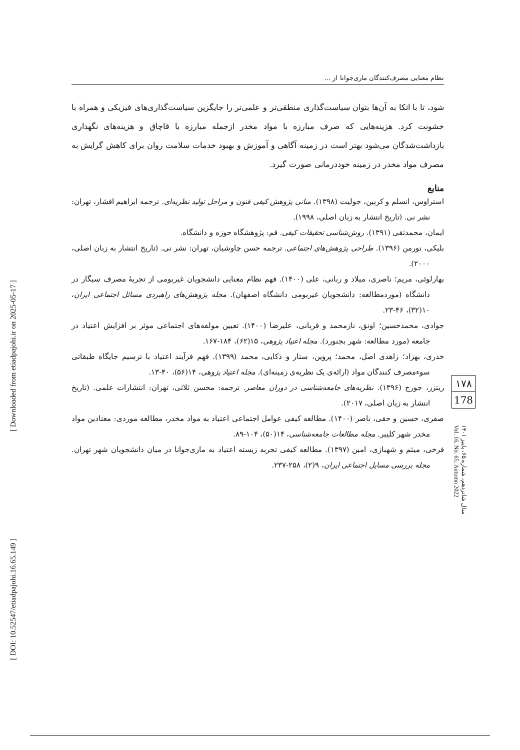[ DOI: 10.52547/etiadpajohi.16.65.149 ] [ Downloaded from etiadpajohi.ir on 2025-05-17 ]
نظام معنایی مصرف‌کنندگان ماری‌جوانا از ...
شود، تا با اتکا به آن‌ها بتوان سیاست‌گذاری منطقی‌تر و علمی‌تر را جایگزین سیاست‌گذاری‌های فیزیکی و همراه با خشونت کرد. هزینه‌هایی که صرف مبارزه با مواد مخدر ازجمله مبارزه با قاچاق و هزینه‌های نگهداری بازداشت‌شدگان می‌شود بهتر است در زمینه آگاهی و آموزش و بهبود خدمات سلامت روان برای کاهش گرایش به مصرف مواد مخدر در زمینه خوددرمانی صورت گیرد.
منابع
استراوس، انسلم و کربین، جولیت (۱۳۹۸). مبانی پژوهش کیفی فنون و مراحل تولید نظریه‌ای. ترجمه ابراهیم افشار، تهران: نشر نی. (تاریخ انتشار به زبان اصلی، ۱۹۹۸).
ایمان، محمدتقی (۱۳۹۱). روش‌شناسی تحقیقات کیفی. قم: پژوهشگاه حوزه و دانشگاه.
بلیکی، نورمن (۱۳۹۶). طراحی پژوهش‌های اجتماعی. ترجمه حسن چاوشیان، تهران: نشر نی. (تاریخ انتشار به زبان اصلی، ۲۰۰۰).
بهارلوئی، مریم؛ ناصری، میلاد و ربانی، علی (۱۴۰۰). فهم نظام معنایی دانشجویان غیربومی از تجربهٔ مصرف سیگار در دانشگاه (موردمطالعه: دانشجویان غیربومی دانشگاه اصفهان). مجله پژوهش‌های راهبردی مسائل اجتماعی ایران، ۱۰(۳۲)، ۴۶-۲۳.
جوادی، محمدحسین؛ اونق، نازمحمد و قربانی، علیرضا (۱۴۰۰). تعیین مولفه‌های اجتماعی موثر بر افزایش اعتیاد در جامعه (مورد مطالعه: شهر بجنورد). مجله اعتیاد پژوهی، ۱۵(۶۲)، ۱۸۴-۱۶۷.
خدری، بهزاد؛ زاهدی اصل، محمد؛ پروین، ستار و ذکایی، محمد (۱۳۹۹). فهم فرآیند اعتیاد با ترسیم جایگاه طبقاتی سوءمصرف کنندگان مواد (ارائه‌ی یک نظریه‌ی زمینه‌ای). مجله اعتیاد پژوهی، ۱۴(۵۶)، ۴۰-۱۳.
ریتزر، جورج (۱۳۹۶). نظریه‌های جامعه‌شناسی در دوران معاصر. ترجمه: محسن ثلاثی، تهران: انتشارات علمی. (تاریخ انتشار به زبان اصلی، ۲۰۱۷).
صفری، حسین و حقی، ناصر (۱۴۰۰). مطالعه کیفی عوامل اجتماعی اعتیاد به مواد مخدر، مطالعه موردی: معتادین مواد مخدر شهر کلیبر. مجله مطالعات جامعه‌شناسی، ۱۴(۵۰)، ۱۰۴-۸۹.
فرخی، میثم و شهبازی، امین (۱۳۹۷). مطالعه کیفی تجربه زیسته اعتیاد به ماری‌جوانا در میان دانشجویان شهر تهران. مجله بررسی مسایل اجتماعی ایران، ۹(۲)، ۲۵۸-۲۳۷.
۱۷۸
178
سال شانزدهم، شماره ۶۵، پاییز ۱۴۰۱
Vol. 16, No. 65, Autumn 2022